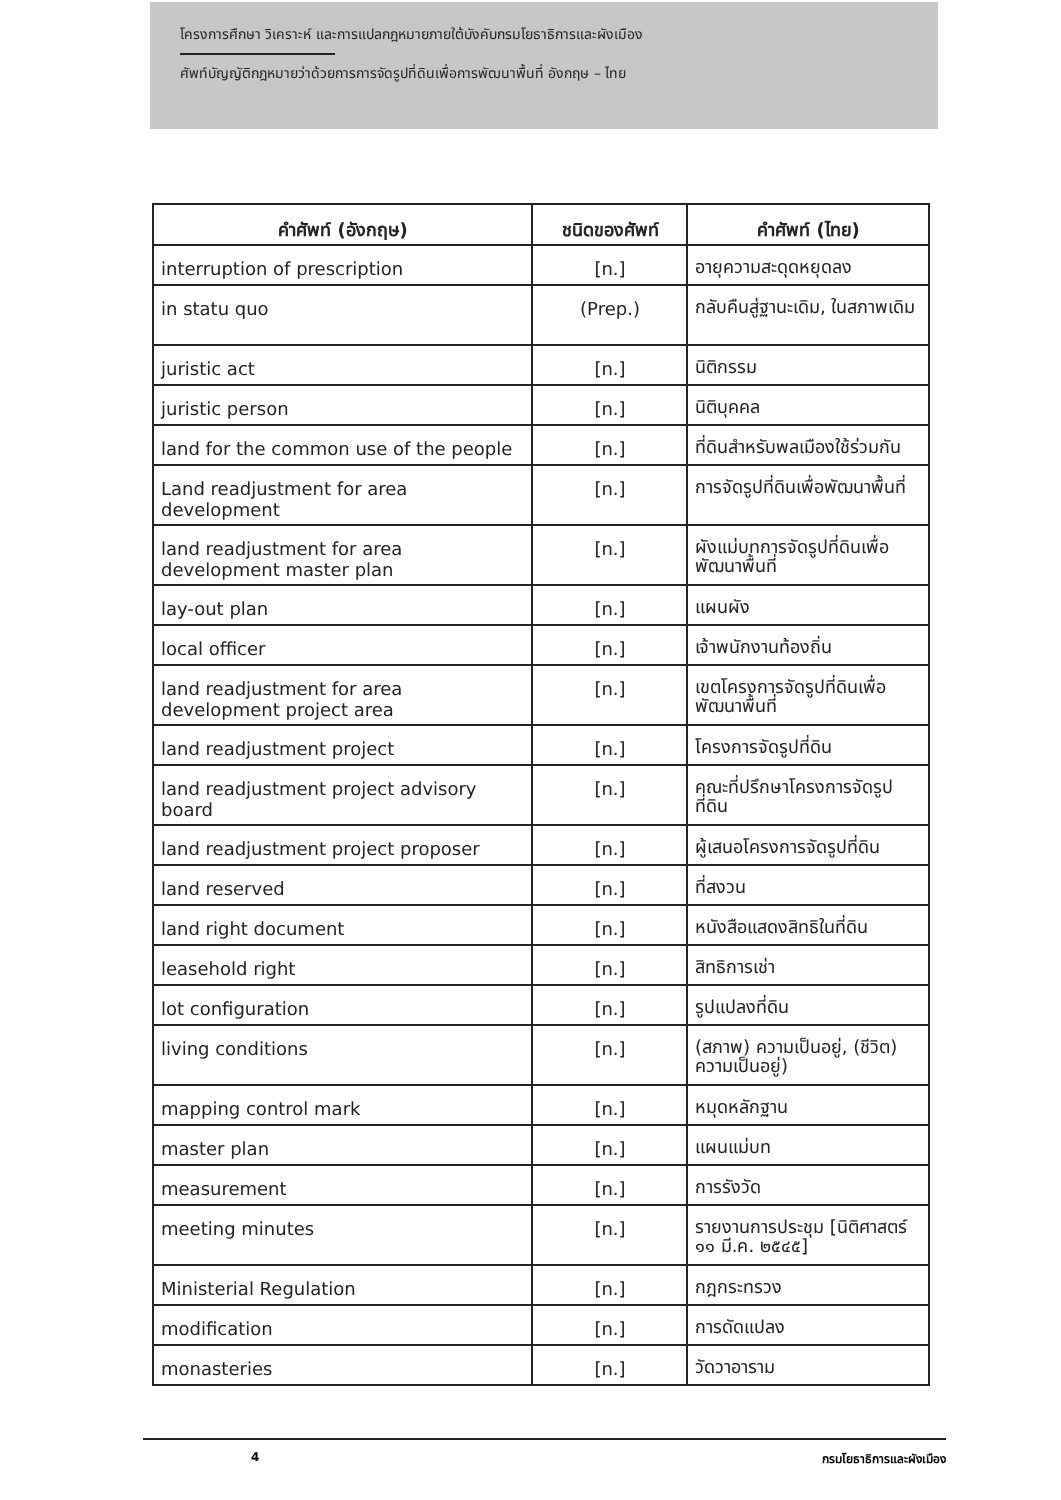โครงการศึกษา วิเคราะห์ และการแปลกฎหมายภายใต้บังคับกรมโยธาธิการและผังเมือง
ศัพท์บัญญัติกฎหมายว่าด้วยการการจัดรูปที่ดินเพื่อการพัฒนาพื้นที่ อังกฤษ – ไทย
| คำศัพท์ (อังกฤษ) | ชนิดของศัพท์ | คำศัพท์ (ไทย) |
| --- | --- | --- |
| interruption of prescription | [n.] | อายุความสะดุดหยุดลง |
| in statu quo | (Prep.) | กลับคืนสู่ฐานะเดิม, ในสภาพเดิม |
| juristic act | [n.] | นิติกรรม |
| juristic person | [n.] | นิติบุคคล |
| land for the common use of the people | [n.] | ที่ดินสำหรับพลเมืองใช้ร่วมกัน |
| Land readjustment for area development | [n.] | การจัดรูปที่ดินเพื่อพัฒนาพื้นที่ |
| land readjustment for area development master plan | [n.] | ผังแม่บทการจัดรูปที่ดินเพื่อพัฒนาพื้นที่ |
| lay-out plan | [n.] | แผนผัง |
| local officer | [n.] | เจ้าพนักงานท้องถิ่น |
| land readjustment for area development project area | [n.] | เขตโครงการจัดรูปที่ดินเพื่อพัฒนาพื้นที่ |
| land readjustment project | [n.] | โครงการจัดรูปที่ดิน |
| land readjustment project advisory board | [n.] | คณะที่ปรึกษาโครงการจัดรูปที่ดิน |
| land readjustment project proposer | [n.] | ผู้เสนอโครงการจัดรูปที่ดิน |
| land reserved | [n.] | ที่สงวน |
| land right document | [n.] | หนังสือแสดงสิทธิในที่ดิน |
| leasehold right | [n.] | สิทธิการเช่า |
| lot configuration | [n.] | รูปแปลงที่ดิน |
| living conditions | [n.] | (สภาพ) ความเป็นอยู่, (ชีวิต) ความเป็นอยู่) |
| mapping control mark | [n.] | หมุดหลักฐาน |
| master plan | [n.] | แผนแม่บท |
| measurement | [n.] | การรังวัด |
| meeting minutes | [n.] | รายงานการประชุม [นิติศาสตร์ ๑๑ มี.ค. ๒๕๔๕] |
| Ministerial Regulation | [n.] | กฎกระทรวง |
| modification | [n.] | การดัดแปลง |
| monasteries | [n.] | วัดวาอาราม |
4 กรมโยธาธิการและผังเมือง